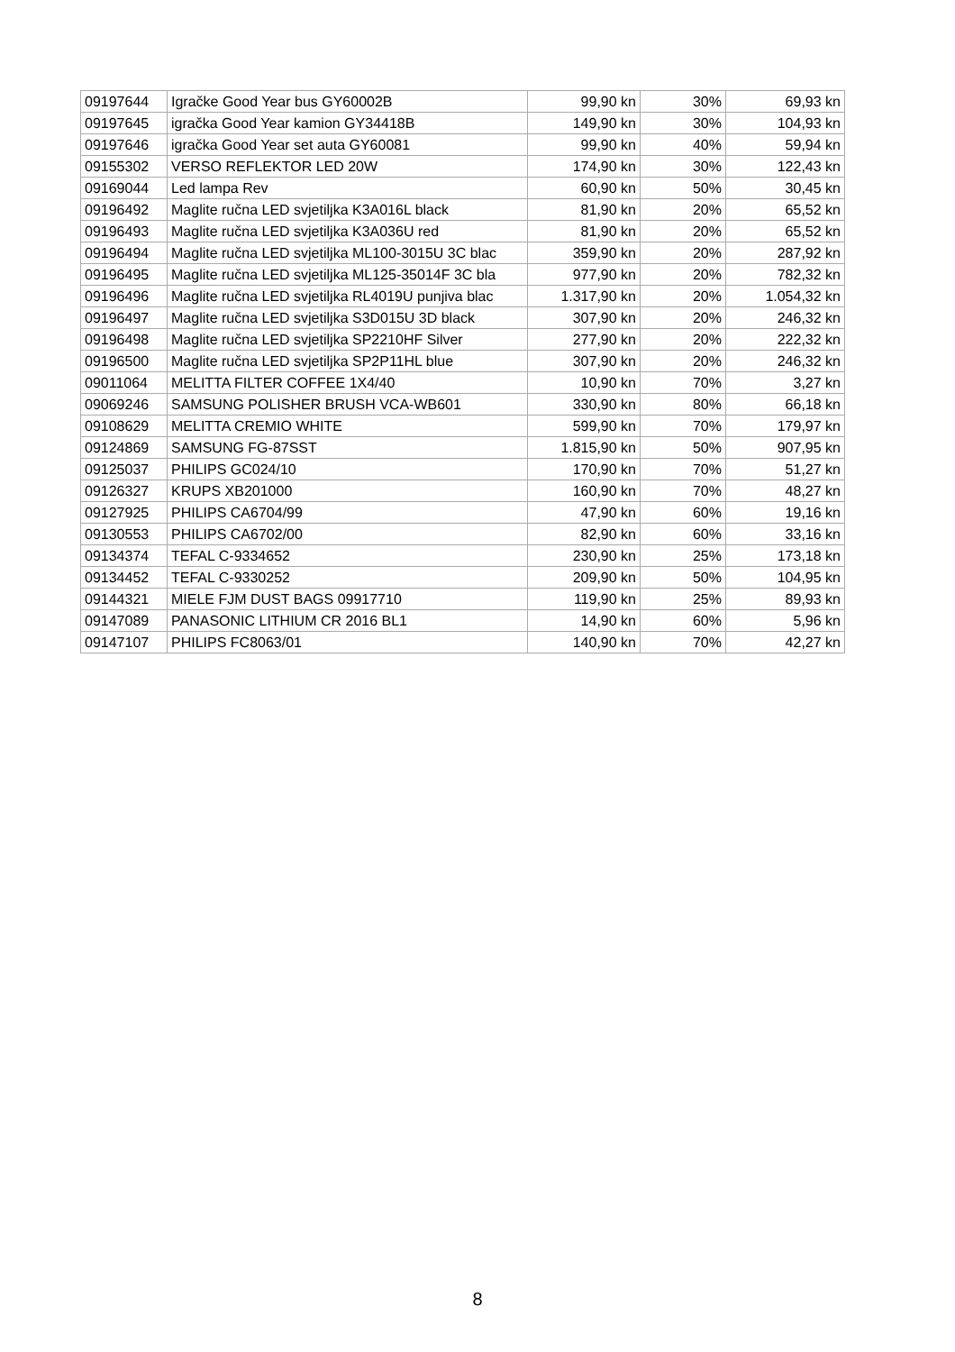| 09197644 | Igračke Good Year bus GY60002B | 99,90 kn | 30% | 69,93 kn |
| 09197645 | igračka Good Year kamion GY34418B | 149,90 kn | 30% | 104,93 kn |
| 09197646 | igračka Good Year set auta GY60081 | 99,90 kn | 40% | 59,94 kn |
| 09155302 | VERSO REFLEKTOR LED 20W | 174,90 kn | 30% | 122,43 kn |
| 09169044 | Led lampa Rev | 60,90 kn | 50% | 30,45 kn |
| 09196492 | Maglite ručna LED svjetiljka K3A016L black | 81,90 kn | 20% | 65,52 kn |
| 09196493 | Maglite ručna LED svjetiljka K3A036U red | 81,90 kn | 20% | 65,52 kn |
| 09196494 | Maglite ručna LED svjetiljka ML100-3015U 3C blac | 359,90 kn | 20% | 287,92 kn |
| 09196495 | Maglite ručna LED svjetiljka ML125-35014F 3C bla | 977,90 kn | 20% | 782,32 kn |
| 09196496 | Maglite ručna LED svjetiljka RL4019U punjiva blac | 1.317,90 kn | 20% | 1.054,32 kn |
| 09196497 | Maglite ručna LED svjetiljka S3D015U 3D black | 307,90 kn | 20% | 246,32 kn |
| 09196498 | Maglite ručna LED svjetiljka SP2210HF Silver | 277,90 kn | 20% | 222,32 kn |
| 09196500 | Maglite ručna LED svjetiljka SP2P11HL blue | 307,90 kn | 20% | 246,32 kn |
| 09011064 | MELITTA FILTER COFFEE 1X4/40 | 10,90 kn | 70% | 3,27 kn |
| 09069246 | SAMSUNG POLISHER BRUSH VCA-WB601 | 330,90 kn | 80% | 66,18 kn |
| 09108629 | MELITTA CREMIO WHITE | 599,90 kn | 70% | 179,97 kn |
| 09124869 | SAMSUNG FG-87SST | 1.815,90 kn | 50% | 907,95 kn |
| 09125037 | PHILIPS GC024/10 | 170,90 kn | 70% | 51,27 kn |
| 09126327 | KRUPS XB201000 | 160,90 kn | 70% | 48,27 kn |
| 09127925 | PHILIPS CA6704/99 | 47,90 kn | 60% | 19,16 kn |
| 09130553 | PHILIPS CA6702/00 | 82,90 kn | 60% | 33,16 kn |
| 09134374 | TEFAL C-9334652 | 230,90 kn | 25% | 173,18 kn |
| 09134452 | TEFAL C-9330252 | 209,90 kn | 50% | 104,95 kn |
| 09144321 | MIELE FJM DUST BAGS 09917710 | 119,90 kn | 25% | 89,93 kn |
| 09147089 | PANASONIC LITHIUM CR 2016 BL1 | 14,90 kn | 60% | 5,96 kn |
| 09147107 | PHILIPS FC8063/01 | 140,90 kn | 70% | 42,27 kn |
8